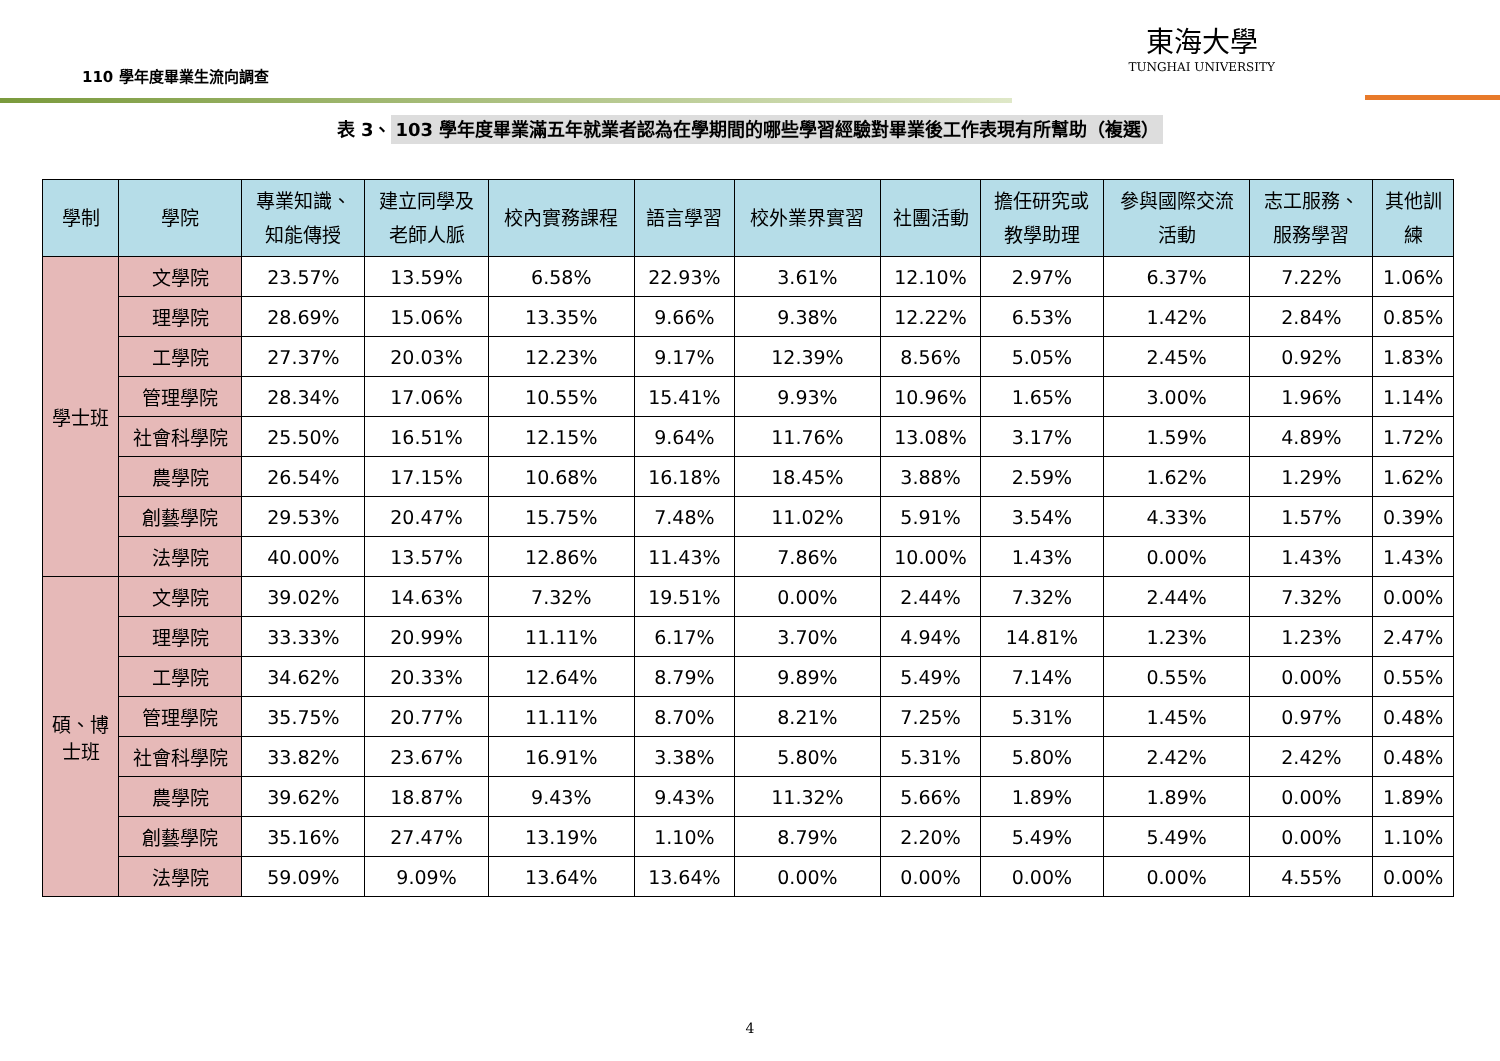110 學年度畢業生流向調查
東海大學
TUNGHAI UNIVERSITY
表 3、 103 學年度畢業滿五年就業者認為在學期間的哪些學習經驗對畢業後工作表現有所幫助（複選）
| 學制 | 學院 | 專業知識、 知能傳授 | 建立同學及 老師人脈 | 校內實務課程 | 語言學習 | 校外業界實習 | 社團活動 | 擔任研究或 教學助理 | 參與國際交流 活動 | 志工服務、 服務學習 | 其他訓 練 |
| --- | --- | --- | --- | --- | --- | --- | --- | --- | --- | --- | --- |
| 學士班 | 文學院 | 23.57% | 13.59% | 6.58% | 22.93% | 3.61% | 12.10% | 2.97% | 6.37% | 7.22% | 1.06% |
| | 理學院 | 28.69% | 15.06% | 13.35% | 9.66% | 9.38% | 12.22% | 6.53% | 1.42% | 2.84% | 0.85% |
| | 工學院 | 27.37% | 20.03% | 12.23% | 9.17% | 12.39% | 8.56% | 5.05% | 2.45% | 0.92% | 1.83% |
| | 管理學院 | 28.34% | 17.06% | 10.55% | 15.41% | 9.93% | 10.96% | 1.65% | 3.00% | 1.96% | 1.14% |
| | 社會科學院 | 25.50% | 16.51% | 12.15% | 9.64% | 11.76% | 13.08% | 3.17% | 1.59% | 4.89% | 1.72% |
| | 農學院 | 26.54% | 17.15% | 10.68% | 16.18% | 18.45% | 3.88% | 2.59% | 1.62% | 1.29% | 1.62% |
| | 創藝學院 | 29.53% | 20.47% | 15.75% | 7.48% | 11.02% | 5.91% | 3.54% | 4.33% | 1.57% | 0.39% |
| | 法學院 | 40.00% | 13.57% | 12.86% | 11.43% | 7.86% | 10.00% | 1.43% | 0.00% | 1.43% | 1.43% |
| 碩、博 士班 | 文學院 | 39.02% | 14.63% | 7.32% | 19.51% | 0.00% | 2.44% | 7.32% | 2.44% | 7.32% | 0.00% |
| | 理學院 | 33.33% | 20.99% | 11.11% | 6.17% | 3.70% | 4.94% | 14.81% | 1.23% | 1.23% | 2.47% |
| | 工學院 | 34.62% | 20.33% | 12.64% | 8.79% | 9.89% | 5.49% | 7.14% | 0.55% | 0.00% | 0.55% |
| | 管理學院 | 35.75% | 20.77% | 11.11% | 8.70% | 8.21% | 7.25% | 5.31% | 1.45% | 0.97% | 0.48% |
| | 社會科學院 | 33.82% | 23.67% | 16.91% | 3.38% | 5.80% | 5.31% | 5.80% | 2.42% | 2.42% | 0.48% |
| | 農學院 | 39.62% | 18.87% | 9.43% | 9.43% | 11.32% | 5.66% | 1.89% | 1.89% | 0.00% | 1.89% |
| | 創藝學院 | 35.16% | 27.47% | 13.19% | 1.10% | 8.79% | 2.20% | 5.49% | 5.49% | 0.00% | 1.10% |
| | 法學院 | 59.09% | 9.09% | 13.64% | 13.64% | 0.00% | 0.00% | 0.00% | 0.00% | 4.55% | 0.00% |
4